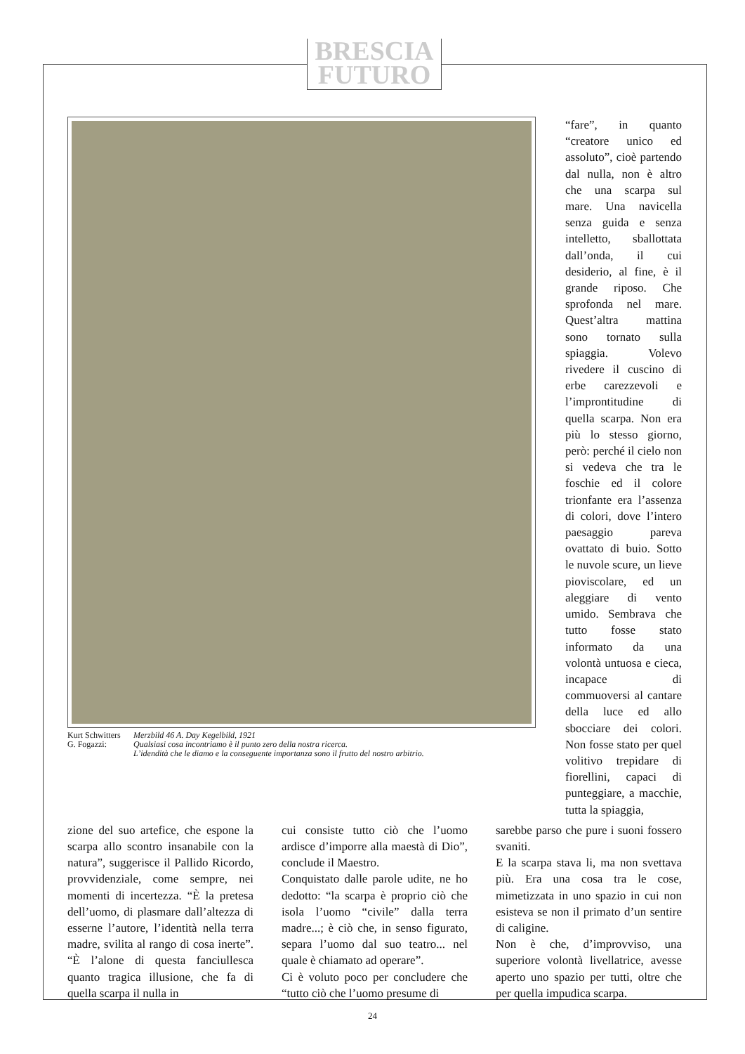BRESCIA
FUTURO
Kurt Schwitters
G. Fogazzi:
Merzbild 46 A. Day Kegelbild, 1921
Qualsiasi cosa incontriamo è il punto zero della nostra ricerca.
L’idendità che le diamo e la conseguente importanza sono il frutto del nostro arbitrio.
“fare”, in quanto “creatore unico ed assoluto”, cioè partendo dal nulla, non è altro che una scarpa sul mare. Una navicella senza guida e senza intelletto, sballottata dall’onda, il cui desiderio, al fine, è il grande riposo. Che sprofonda nel mare. Quest’altra mattina sono tornato sulla spiaggia. Volevo rivedere il cuscino di erbe carezzevoli e l’improntitudine di quella scarpa. Non era più lo stesso giorno, però: perché il cielo non si vedeva che tra le foschie ed il colore trionfante era l’assenza di colori, dove l’intero paesaggio pareva ovattato di buio. Sotto le nuvole scure, un lieve pioviscolare, ed un aleggiare di vento umido. Sembrava che tutto fosse stato informato da una volontà untuosa e cieca, incapace di commuoversi al cantare della luce ed allo sbocciare dei colori. Non fosse stato per quel volitivo trepidare di fiorellini, capaci di punteggiare, a macchie, tutta la spiaggia,
zione del suo artefice, che espone la scarpa allo scontro insanabile con la natura”, suggerisce il Pallido Ricordo, provvidenziale, come sempre, nei momenti di incertezza. “È la pretesa dell’uomo, di plasmare dall’altezza di esserne l’autore, l’identità nella terra madre, svilita al rango di cosa inerte”. “È l’alone di questa fanciullesca quanto tragica illusione, che fa di quella scarpa il nulla in
cui consiste tutto ciò che l’uomo ardisce d’imporre alla maestà di Dio”, conclude il Maestro.
Conquistato dalle parole udite, ne ho dedotto: “la scarpa è proprio ciò che isola l’uomo “civile” dalla terra madre...; è ciò che, in senso figurato, separa l’uomo dal suo teatro... nel quale è chiamato ad operare”.
Ci è voluto poco per concludere che “tutto ciò che l’uomo presume di
sarebbe parso che pure i suoni fossero svaniti.
E la scarpa stava li, ma non svettava più. Era una cosa tra le cose, mimetizzata in uno spazio in cui non esisteva se non il primato d’un sentire di caligine.
Non è che, d’improvviso, una superiore volontà livellatrice, avesse aperto uno spazio per tutti, oltre che per quella impudica scarpa.
24